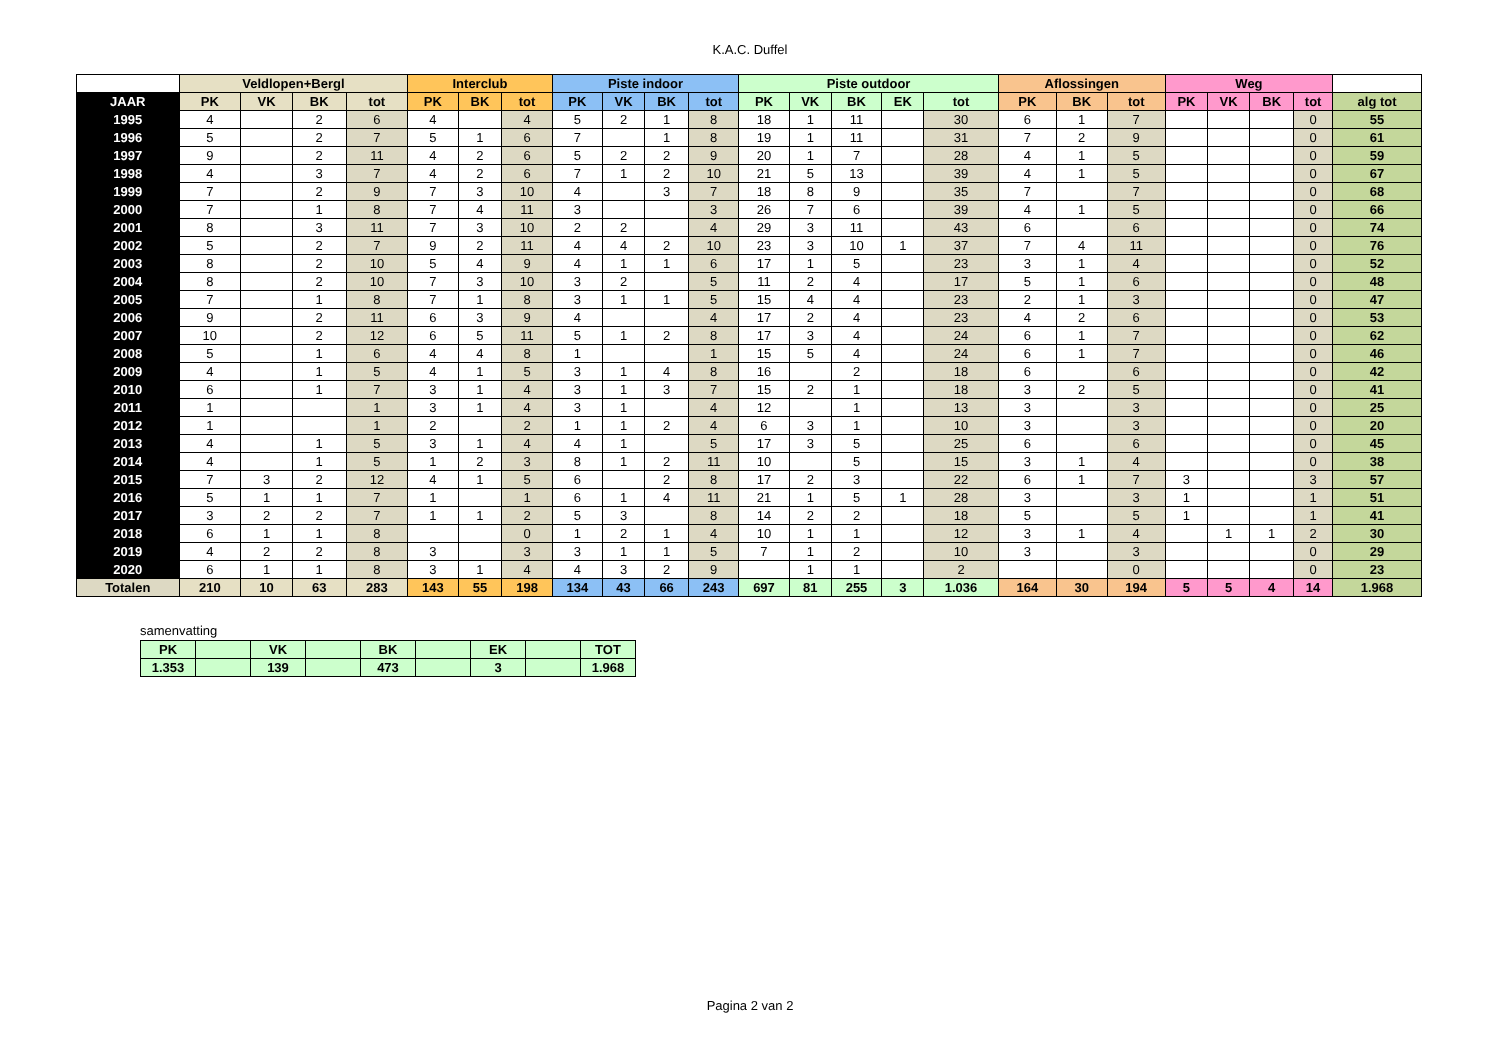K.A.C. Duffel
| | Veldlopen+Bergl | | | | Interclub | | | Piste indoor | | | | Piste outdoor | | | | | Aflossingen | | | Weg | | | | |
| --- | --- | --- | --- | --- | --- | --- | --- | --- | --- | --- | --- | --- | --- | --- | --- | --- | --- | --- | --- | --- | --- | --- | --- | --- |
| JAAR | PK | VK | BK | tot | PK | BK | tot | PK | VK | BK | tot | PK | VK | BK | EK | tot | PK | BK | tot | PK | VK | BK | tot | alg tot |
| 1995 | 4 | | 2 | 6 | 4 | | 4 | 5 | 2 | 1 | 8 | 18 | 1 | 11 | | 30 | 6 | 1 | 7 | | | | 0 | 55 |
| 1996 | 5 | | 2 | 7 | 5 | 1 | 6 | 7 | | 1 | 8 | 19 | 1 | 11 | | 31 | 7 | 2 | 9 | | | | 0 | 61 |
| 1997 | 9 | | 2 | 11 | 4 | 2 | 6 | 5 | 2 | 2 | 9 | 20 | 1 | 7 | | 28 | 4 | 1 | 5 | | | | 0 | 59 |
| 1998 | 4 | | 3 | 7 | 4 | 2 | 6 | 7 | 1 | 2 | 10 | 21 | 5 | 13 | | 39 | 4 | 1 | 5 | | | | 0 | 67 |
| 1999 | 7 | | 2 | 9 | 7 | 3 | 10 | 4 | | 3 | 7 | 18 | 8 | 9 | | 35 | 7 | | 7 | | | | 0 | 68 |
| 2000 | 7 | | 1 | 8 | 7 | 4 | 11 | 3 | | | 3 | 26 | 7 | 6 | | 39 | 4 | 1 | 5 | | | | 0 | 66 |
| 2001 | 8 | | 3 | 11 | 7 | 3 | 10 | 2 | 2 | | 4 | 29 | 3 | 11 | | 43 | 6 | | 6 | | | | 0 | 74 |
| 2002 | 5 | | 2 | 7 | 9 | 2 | 11 | 4 | 4 | 2 | 10 | 23 | 3 | 10 | 1 | 37 | 7 | 4 | 11 | | | | 0 | 76 |
| 2003 | 8 | | 2 | 10 | 5 | 4 | 9 | 4 | 1 | 1 | 6 | 17 | 1 | 5 | | 23 | 3 | 1 | 4 | | | | 0 | 52 |
| 2004 | 8 | | 2 | 10 | 7 | 3 | 10 | 3 | 2 | | 5 | 11 | 2 | 4 | | 17 | 5 | 1 | 6 | | | | 0 | 48 |
| 2005 | 7 | | 1 | 8 | 7 | 1 | 8 | 3 | 1 | 1 | 5 | 15 | 4 | 4 | | 23 | 2 | 1 | 3 | | | | 0 | 47 |
| 2006 | 9 | | 2 | 11 | 6 | 3 | 9 | 4 | | | 4 | 17 | 2 | 4 | | 23 | 4 | 2 | 6 | | | | 0 | 53 |
| 2007 | 10 | | 2 | 12 | 6 | 5 | 11 | 5 | 1 | 2 | 8 | 17 | 3 | 4 | | 24 | 6 | 1 | 7 | | | | 0 | 62 |
| 2008 | 5 | | 1 | 6 | 4 | 4 | 8 | 1 | | | 1 | 15 | 5 | 4 | | 24 | 6 | 1 | 7 | | | | 0 | 46 |
| 2009 | 4 | | 1 | 5 | 4 | 1 | 5 | 3 | 1 | 4 | 8 | 16 | | 2 | | 18 | 6 | | 6 | | | | 0 | 42 |
| 2010 | 6 | | 1 | 7 | 3 | 1 | 4 | 3 | 1 | 3 | 7 | 15 | 2 | 1 | | 18 | 3 | 2 | 5 | | | | 0 | 41 |
| 2011 | 1 | | | 1 | 3 | 1 | 4 | 3 | 1 | | 4 | 12 | | 1 | | 13 | 3 | | 3 | | | | 0 | 25 |
| 2012 | 1 | | | 1 | 2 | | 2 | 1 | 1 | 2 | 4 | 6 | 3 | 1 | | 10 | 3 | | 3 | | | | 0 | 20 |
| 2013 | 4 | | 1 | 5 | 3 | 1 | 4 | 4 | 1 | | 5 | 17 | 3 | 5 | | 25 | 6 | | 6 | | | | 0 | 45 |
| 2014 | 4 | | 1 | 5 | 1 | 2 | 3 | 8 | 1 | 2 | 11 | 10 | | 5 | | 15 | 3 | 1 | 4 | | | | 0 | 38 |
| 2015 | 7 | 3 | 2 | 12 | 4 | 1 | 5 | 6 | | 2 | 8 | 17 | 2 | 3 | | 22 | 6 | 1 | 7 | 3 | | | 3 | 57 |
| 2016 | 5 | 1 | 1 | 7 | 1 | | 1 | 6 | 1 | 4 | 11 | 21 | 1 | 5 | 1 | 28 | 3 | | 3 | 1 | | | 1 | 51 |
| 2017 | 3 | 2 | 2 | 7 | 1 | 1 | 2 | 5 | 3 | | 8 | 14 | 2 | 2 | | 18 | 5 | | 5 | 1 | | | 1 | 41 |
| 2018 | 6 | 1 | 1 | 8 | | | 0 | 1 | 2 | 1 | 4 | 10 | 1 | 1 | | 12 | 3 | 1 | 4 | | 1 | 1 | 2 | 30 |
| 2019 | 4 | 2 | 2 | 8 | 3 | | 3 | 3 | 1 | 1 | 5 | 7 | 1 | 2 | | 10 | 3 | | 3 | | | | 0 | 29 |
| 2020 | 6 | 1 | 1 | 8 | 3 | 1 | 4 | 4 | 3 | 2 | 9 | | 1 | 1 | | 2 | | | 0 | | | | 0 | 23 |
| Totalen | 210 | 10 | 63 | 283 | 143 | 55 | 198 | 134 | 43 | 66 | 243 | 697 | 81 | 255 | 3 | 1.036 | 164 | 30 | 194 | 5 | 5 | 4 | 14 | 1.968 |
samenvatting
| PK | | VK | | BK | | EK | | TOT |
| 1.353 | | 139 | | 473 | | 3 | | 1.968 |
Pagina 2 van 2